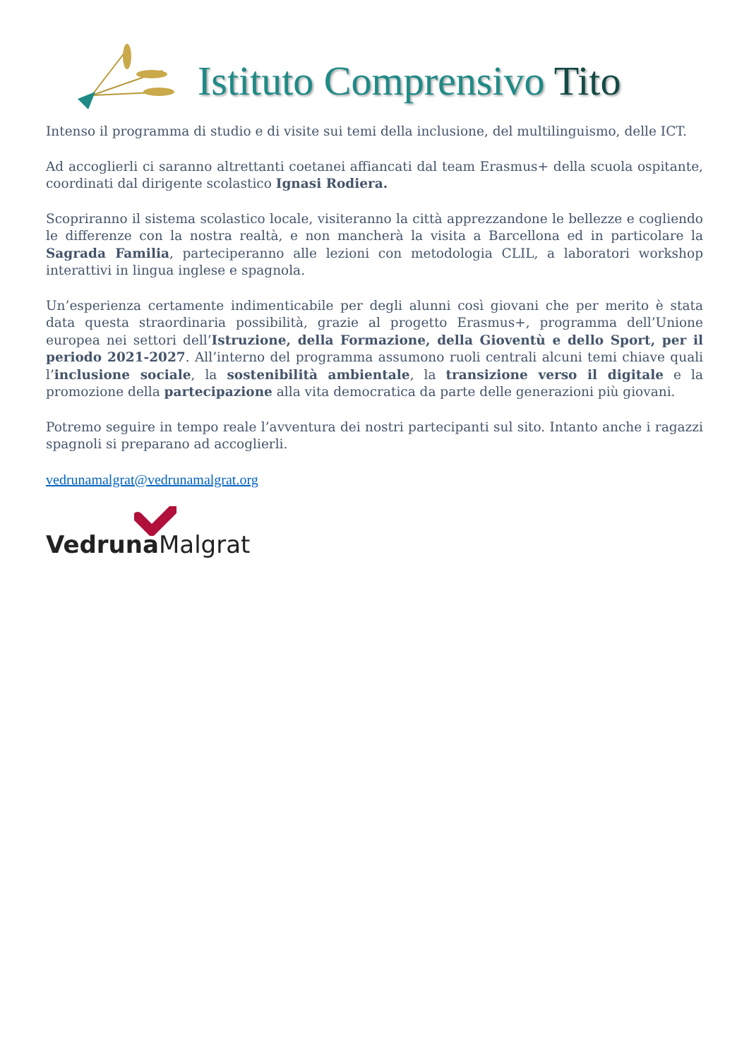Istituto Comprensivo Tito
Intenso il programma di studio e di visite sui temi della inclusione, del multilinguismo, delle ICT.
Ad accoglierli ci saranno altrettanti coetanei affiancati dal team Erasmus+ della scuola ospitante, coordinati dal dirigente scolastico Ignasi Rodiera.
Scopriranno il sistema scolastico locale, visiteranno la città apprezzandone le bellezze e cogliendo le differenze con la nostra realtà, e non mancherà la visita a Barcellona ed in particolare la Sagrada Familia, parteciperanno alle lezioni con metodologia CLIL, a laboratori workshop interattivi in lingua inglese e spagnola.
Un’esperienza certamente indimenticabile per degli alunni così giovani che per merito è stata data questa straordinaria possibilità, grazie al progetto Erasmus+, programma dell’Unione europea nei settori dell’Istruzione, della Formazione, della Gioventù e dello Sport, per il periodo 2021-2027. All’interno del programma assumono ruoli centrali alcuni temi chiave quali l’inclusione sociale, la sostenibilità ambientale, la transizione verso il digitale e la promozione della partecipazione alla vita democratica da parte delle generazioni più giovani.
Potremo seguire in tempo reale l’avventura dei nostri partecipanti sul sito. Intanto anche i ragazzi spagnoli si preparano ad accoglierli.
vedrunamalgrat@vedrunamalgrat.org
Vedruna Malgrat